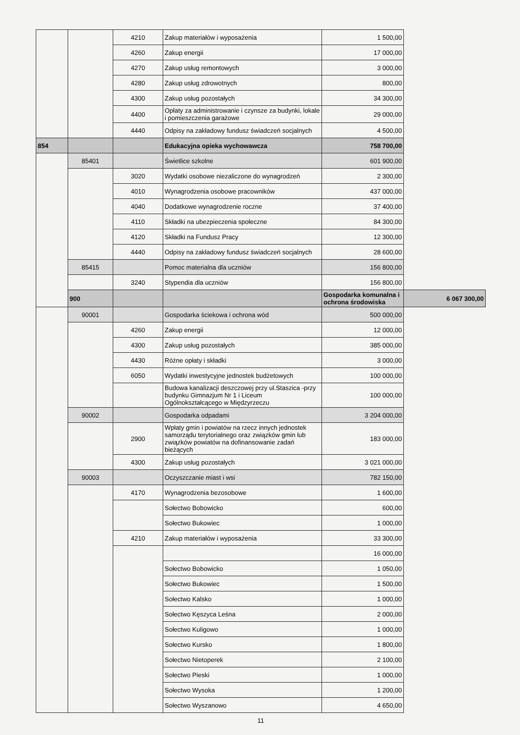| | | 4210 | Zakup materiałów i wyposażenia | 1 500,00 | |
| | | 4260 | Zakup energii | 17 000,00 | |
| | | 4270 | Zakup usług remontowych | 3 000,00 | |
| | | 4280 | Zakup usług zdrowotnych | 800,00 | |
| | | 4300 | Zakup usług pozostałych | 34 300,00 | |
| | | 4400 | Opłaty za administrowanie i czynsze za budynki, lokale i pomieszczenia garażowe | 29 000,00 | |
| | | 4440 | Odpisy na zakładowy fundusz świadczeń socjalnych | 4 500,00 | |
| 854 | | | Edukacyjna opieka wychowawcza | 758 700,00 | |
| | 85401 | | Świetlice szkolne | 601 900,00 | |
| | | 3020 | Wydatki osobowe niezaliczone do wynagrodzeń | 2 300,00 | |
| | | 4010 | Wynagrodzenia osobowe pracowników | 437 000,00 | |
| | | 4040 | Dodatkowe wynagrodzenie roczne | 37 400,00 | |
| | | 4110 | Składki na ubezpieczenia społeczne | 84 300,00 | |
| | | 4120 | Składki na Fundusz Pracy | 12 300,00 | |
| | | 4440 | Odpisy na zakładowy fundusz świadczeń socjalnych | 28 600,00 | |
| | 85415 | | Pomoc materialna dla uczniów | 156 800,00 | |
| | | 3240 | Stypendia dla uczniów | 156 800,00 | |
| | 900 | | | Gospodarka komunalna i ochrona środowiska | 6 067 300,00 |
| | 90001 | | Gospodarka ściekowa i ochrona wód | 500 000,00 | |
| | | 4260 | Zakup energii | 12 000,00 | |
| | | 4300 | Zakup usług pozostałych | 385 000,00 | |
| | | 4430 | Różne opłaty i składki | 3 000,00 | |
| | | 6050 | Wydatki inwestycyjne jednostek budżetowych | 100 000,00 | |
| | | | Budowa kanalizacji deszczowej przy ul.Staszica -przy budynku Gimnazjum Nr 1 i Liceum Ogólnokształcącego w Międzyrzeczu | 100 000,00 | |
| | 90002 | | Gospodarka odpadami | 3 204 000,00 | |
| | | 2900 | Wpłaty gmin i powiatów na rzecz innych jednostek samorządu terytorialnego oraz związków gmin lub związków powiatów na dofinansowanie zadań bieżących | 183 000,00 | |
| | | 4300 | Zakup usług pozostałych | 3 021 000,00 | |
| | 90003 | | Oczyszczanie miast i wsi | 782 150,00 | |
| | | 4170 | Wynagrodzenia bezosobowe | 1 600,00 | |
| | | | Sołectwo Bobowicko | 600,00 | |
| | | | Sołectwo Bukowiec | 1 000,00 | |
| | | 4210 | Zakup materiałów i wyposażenia | 33 300,00 | |
| | | | | 16 000,00 | |
| | | | Sołectwo Bobowicko | 1 050,00 | |
| | | | Sołectwo Bukowiec | 1 500,00 | |
| | | | Sołectwo Kalsko | 1 000,00 | |
| | | | Sołectwo Kęszyca Leśna | 2 000,00 | |
| | | | Sołectwo Kuligowo | 1 000,00 | |
| | | | Sołectwo Kursko | 1 800,00 | |
| | | | Sołectwo Nietoperek | 2 100,00 | |
| | | | Sołectwo Pieski | 1 000,00 | |
| | | | Sołectwo Wysoka | 1 200,00 | |
| | | | Sołectwo Wyszanowo | 4 650,00 | |
11